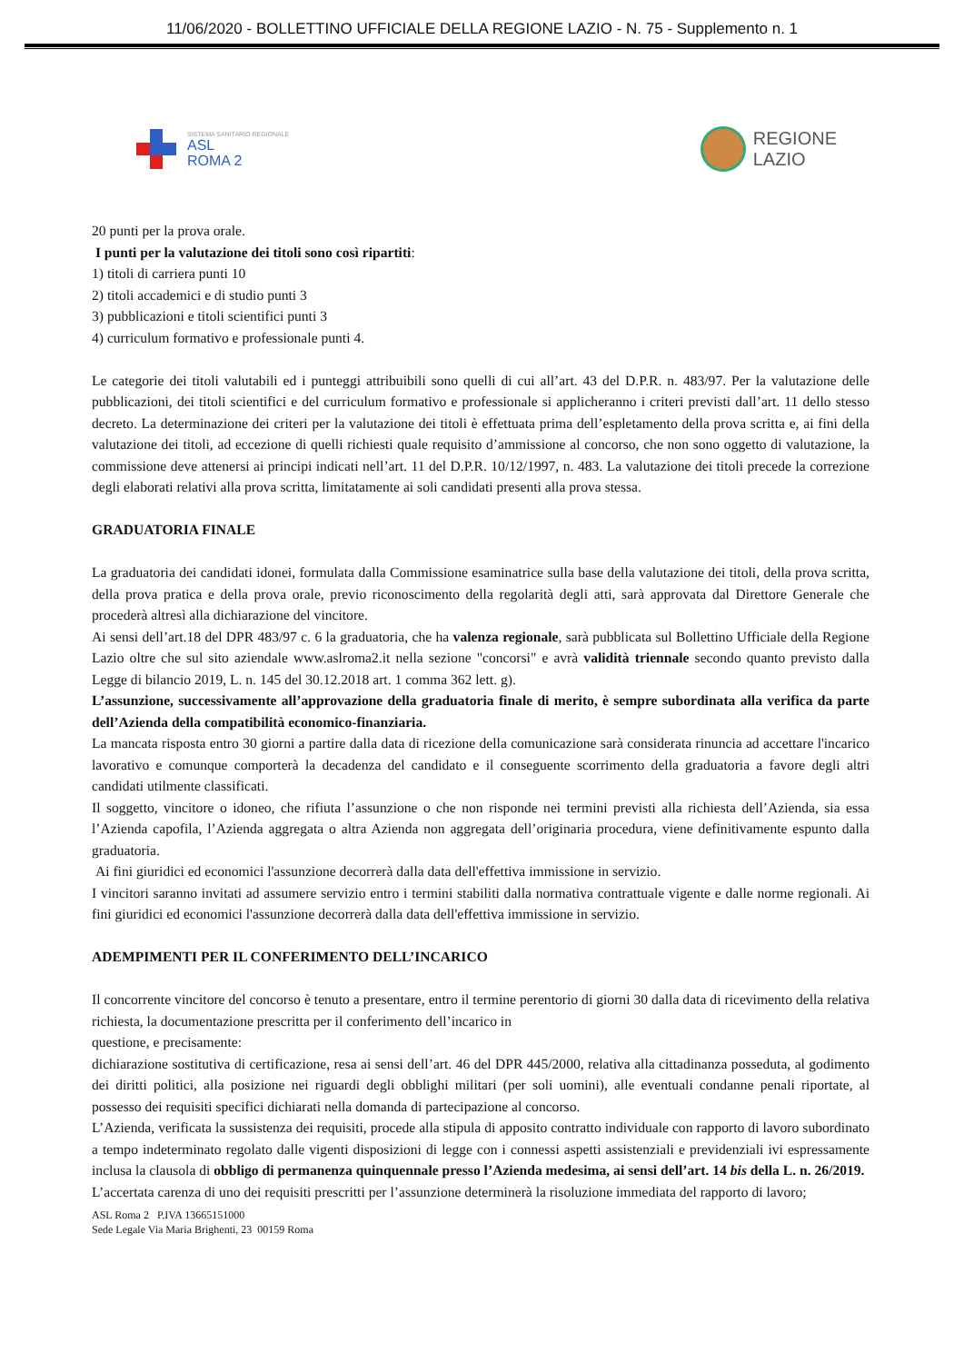11/06/2020 - BOLLETTINO UFFICIALE DELLA REGIONE LAZIO - N. 75 - Supplemento n. 1
SISTEMA SANITARIO REGIONALE
ASL
ROMA 2
REGIONE
LAZIO
20 punti per la prova orale.
I punti per la valutazione dei titoli sono così ripartiti:
1) titoli di carriera punti 10
2) titoli accademici e di studio punti 3
3) pubblicazioni e titoli scientifici punti 3
4) curriculum formativo e professionale punti 4.
Le categorie dei titoli valutabili ed i punteggi attribuibili sono quelli di cui all’art. 43 del D.P.R. n. 483/97. Per la valutazione delle pubblicazioni, dei titoli scientifici e del curriculum formativo e professionale si applicheranno i criteri previsti dall’art. 11 dello stesso decreto. La determinazione dei criteri per la valutazione dei titoli è effettuata prima dell’espletamento della prova scritta e, ai fini della valutazione dei titoli, ad eccezione di quelli richiesti quale requisito d’ammissione al concorso, che non sono oggetto di valutazione, la commissione deve attenersi ai principi indicati nell’art. 11 del D.P.R. 10/12/1997, n. 483. La valutazione dei titoli precede la correzione degli elaborati relativi alla prova scritta, limitatamente ai soli candidati presenti alla prova stessa.
GRADUATORIA FINALE
La graduatoria dei candidati idonei, formulata dalla Commissione esaminatrice sulla base della valutazione dei titoli, della prova scritta, della prova pratica e della prova orale, previo riconoscimento della regolarità degli atti, sarà approvata dal Direttore Generale che procederà altresì alla dichiarazione del vincitore.
Ai sensi dell’art.18 del DPR 483/97 c. 6 la graduatoria, che ha valenza regionale, sarà pubblicata sul Bollettino Ufficiale della Regione Lazio oltre che sul sito aziendale www.aslroma2.it nella sezione "concorsi" e avrà validità triennale secondo quanto previsto dalla Legge di bilancio 2019, L. n. 145 del 30.12.2018 art. 1 comma 362 lett. g).
L’assunzione, successivamente all’approvazione della graduatoria finale di merito, è sempre subordinata alla verifica da parte dell’Azienda della compatibilità economico-finanziaria.
La mancata risposta entro 30 giorni a partire dalla data di ricezione della comunicazione sarà considerata rinuncia ad accettare l'incarico lavorativo e comunque comporterà la decadenza del candidato e il conseguente scorrimento della graduatoria a favore degli altri candidati utilmente classificati.
Il soggetto, vincitore o idoneo, che rifiuta l’assunzione o che non risponde nei termini previsti alla richiesta dell’Azienda, sia essa l’Azienda capofila, l’Azienda aggregata o altra Azienda non aggregata dell’originaria procedura, viene definitivamente espunto dalla graduatoria.
Ai fini giuridici ed economici l'assunzione decorrerà dalla data dell'effettiva immissione in servizio.
I vincitori saranno invitati ad assumere servizio entro i termini stabiliti dalla normativa contrattuale vigente e dalle norme regionali. Ai fini giuridici ed economici l'assunzione decorrerà dalla data dell'effettiva immissione in servizio.
ADEMPIMENTI PER IL CONFERIMENTO DELL’INCARICO
Il concorrente vincitore del concorso è tenuto a presentare, entro il termine perentorio di giorni 30 dalla data di ricevimento della relativa richiesta, la documentazione prescritta per il conferimento dell’incarico in
questione, e precisamente:
dichiarazione sostitutiva di certificazione, resa ai sensi dell’art. 46 del DPR 445/2000, relativa alla cittadinanza posseduta, al godimento dei diritti politici, alla posizione nei riguardi degli obblighi militari (per soli uomini), alle eventuali condanne penali riportate, al possesso dei requisiti specifici dichiarati nella domanda di partecipazione al concorso.
L’Azienda, verificata la sussistenza dei requisiti, procede alla stipula di apposito contratto individuale con rapporto di lavoro subordinato a tempo indeterminato regolato dalle vigenti disposizioni di legge con i connessi aspetti assistenziali e previdenziali ivi espressamente inclusa la clausola di obbligo di permanenza quinquennale presso l’Azienda medesima, ai sensi dell’art. 14 bis della L. n. 26/2019.
L’accertata carenza di uno dei requisiti prescritti per l’assunzione determinerà la risoluzione immediata del rapporto di lavoro;
ASL Roma 2 P.IVA 13665151000
Sede Legale Via Maria Brighenti, 23 00159 Roma